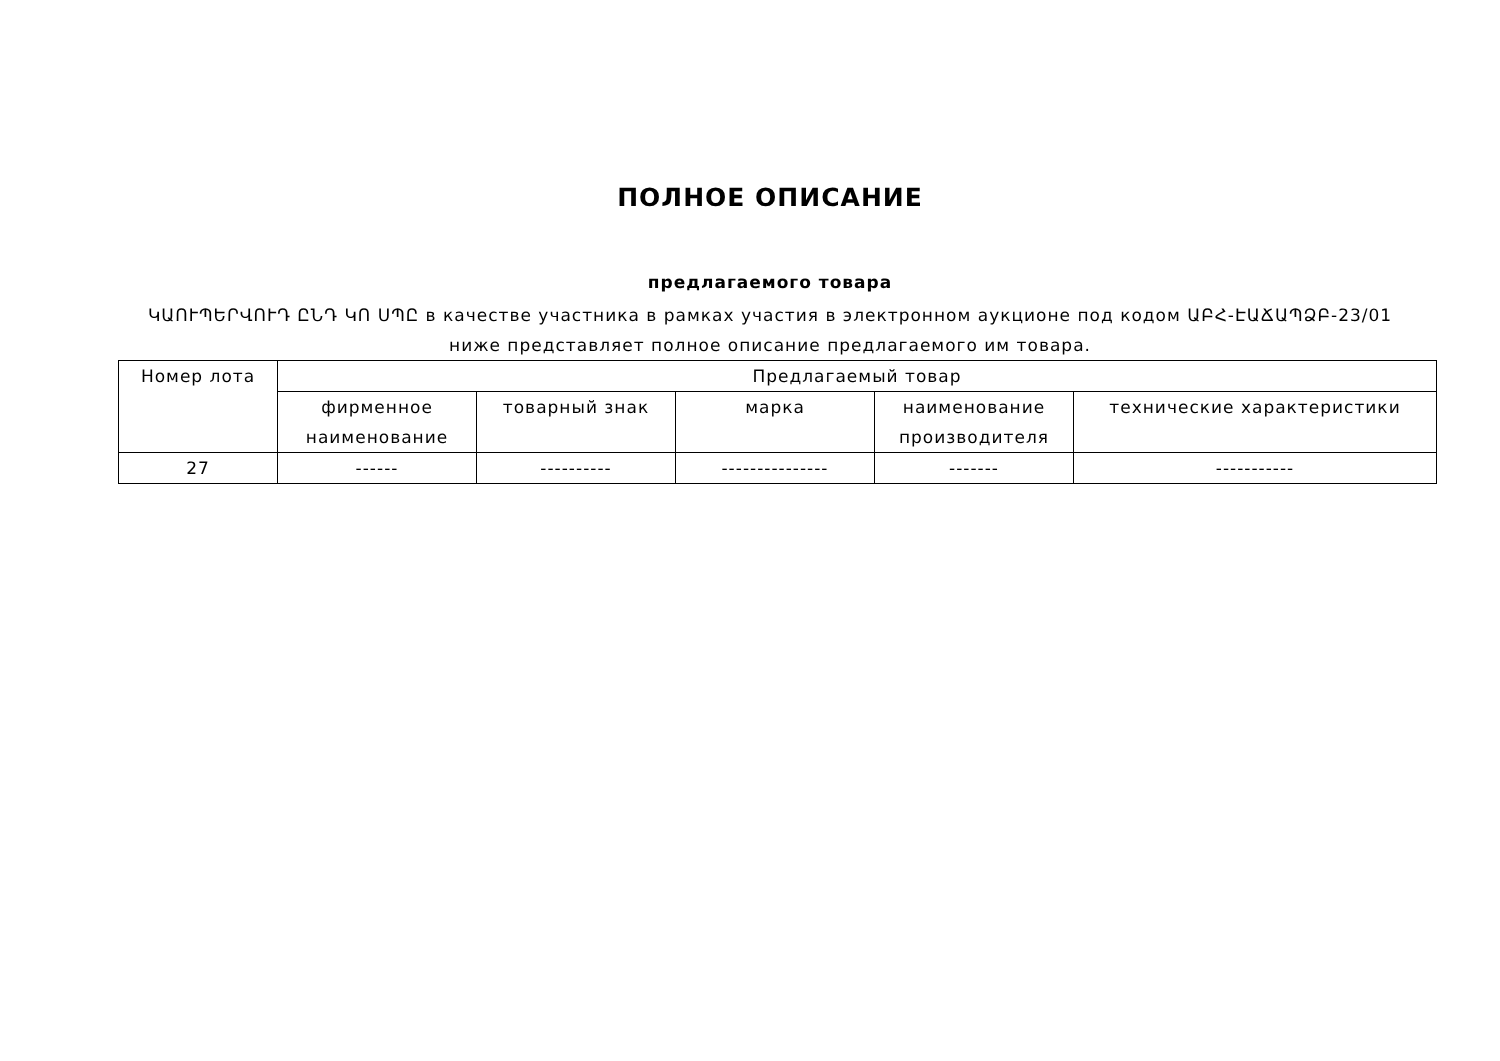ПОЛНОЕ ОПИСАНИЕ
предлагаемого товара
ԿԱՈՒՊԵՐՎՈՒԴ ԸՆԴ ԿՈ ՍՊԸ в качестве участника в рамках участия в электронном аукционе под кодом ԱԲՀ-ԷԱՃԱՊՁԲ-23/01
ниже представляет полное описание предлагаемого им товара.
| Номер лота | Предлагаемый товар | | | | |
| --- | --- | --- | --- | --- | --- |
| | фирменное наименование | товарный знак | марка | наименование производителя | технические характеристики |
| 27 | ------ | ---------- | --------------- | ------- | ----------- |